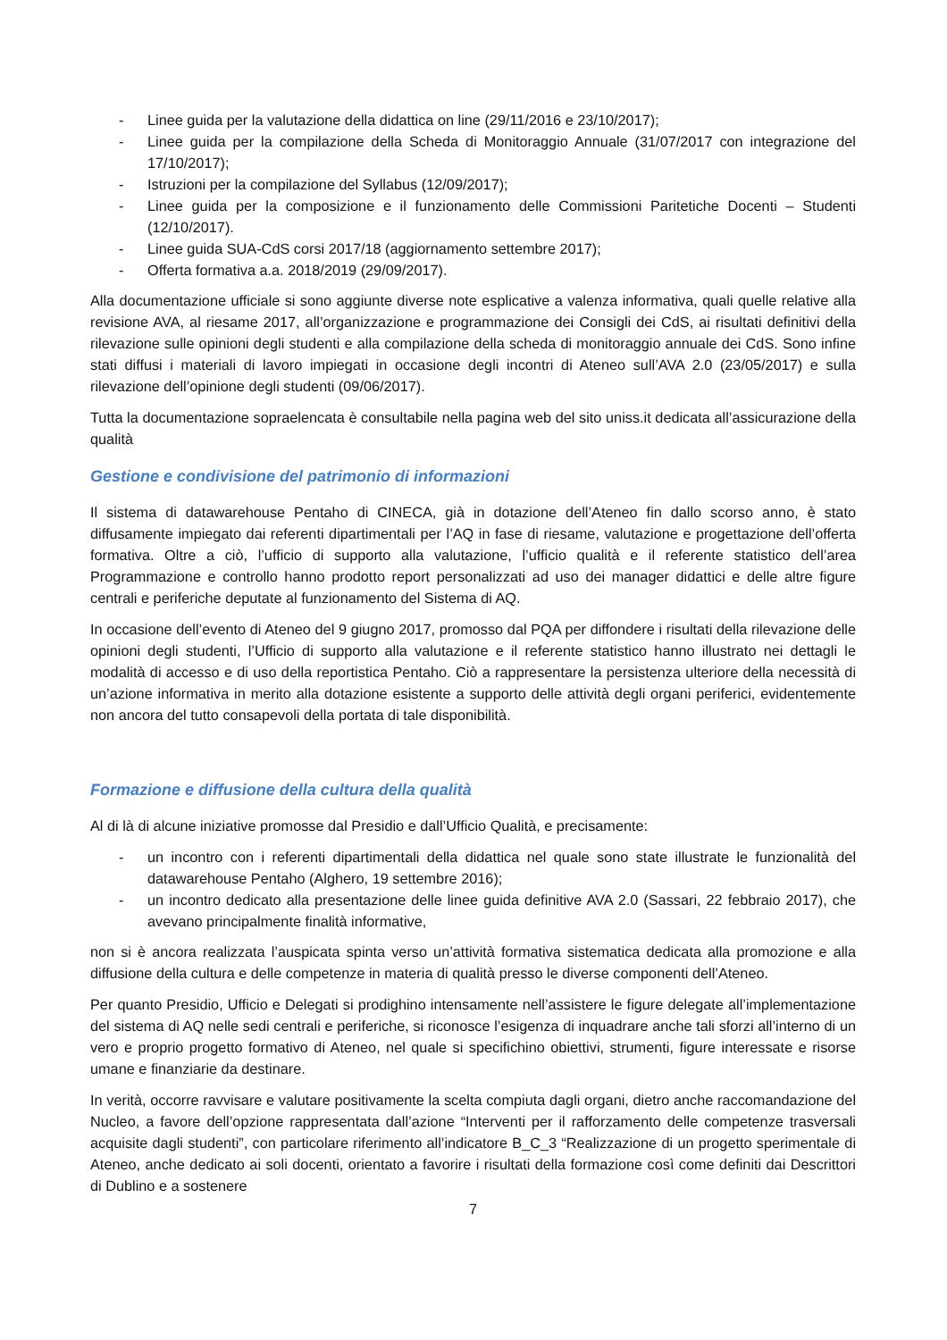- Linee guida per la valutazione della didattica on line (29/11/2016 e 23/10/2017);
- Linee guida per la compilazione della Scheda di Monitoraggio Annuale (31/07/2017 con integrazione del 17/10/2017);
- Istruzioni per la compilazione del Syllabus (12/09/2017);
- Linee guida per la composizione e il funzionamento delle Commissioni Paritetiche Docenti – Studenti (12/10/2017).
- Linee guida SUA-CdS corsi 2017/18 (aggiornamento settembre 2017);
- Offerta formativa a.a. 2018/2019 (29/09/2017).
Alla documentazione ufficiale si sono aggiunte diverse note esplicative a valenza informativa, quali quelle relative alla revisione AVA, al riesame 2017, all’organizzazione e programmazione dei Consigli dei CdS, ai risultati definitivi della rilevazione sulle opinioni degli studenti e alla compilazione della scheda di monitoraggio annuale dei CdS. Sono infine stati diffusi i materiali di lavoro impiegati in occasione degli incontri di Ateneo sull’AVA 2.0 (23/05/2017) e sulla rilevazione dell’opinione degli studenti (09/06/2017).
Tutta la documentazione sopraelencata è consultabile nella pagina web del sito uniss.it dedicata all’assicurazione della qualità
Gestione e condivisione del patrimonio di informazioni
Il sistema di datawarehouse Pentaho di CINECA, già in dotazione dell’Ateneo fin dallo scorso anno, è stato diffusamente impiegato dai referenti dipartimentali per l’AQ in fase di riesame, valutazione e progettazione dell’offerta formativa. Oltre a ciò, l’ufficio di supporto alla valutazione, l’ufficio qualità e il referente statistico dell’area Programmazione e controllo hanno prodotto report personalizzati ad uso dei manager didattici e delle altre figure centrali e periferiche deputate al funzionamento del Sistema di AQ.
In occasione dell’evento di Ateneo del 9 giugno 2017, promosso dal PQA per diffondere i risultati della rilevazione delle opinioni degli studenti, l’Ufficio di supporto alla valutazione e il referente statistico hanno illustrato nei dettagli le modalità di accesso e di uso della reportistica Pentaho. Ciò a rappresentare la persistenza ulteriore della necessità di un’azione informativa in merito alla dotazione esistente a supporto delle attività degli organi periferici, evidentemente non ancora del tutto consapevoli della portata di tale disponibilità.
Formazione e diffusione della cultura della qualità
Al di là di alcune iniziative promosse dal Presidio e dall’Ufficio Qualità, e precisamente:
- un incontro con i referenti dipartimentali della didattica nel quale sono state illustrate le funzionalità del datawarehouse Pentaho (Alghero, 19 settembre 2016);
- un incontro dedicato alla presentazione delle linee guida definitive AVA 2.0 (Sassari, 22 febbraio 2017), che avevano principalmente finalità informative,
non si è ancora realizzata l’auspicata spinta verso un’attività formativa sistematica dedicata alla promozione e alla diffusione della cultura e delle competenze in materia di qualità presso le diverse componenti dell’Ateneo.
Per quanto Presidio, Ufficio e Delegati si prodighino intensamente nell’assistere le figure delegate all’implementazione del sistema di AQ nelle sedi centrali e periferiche, si riconosce l’esigenza di inquadrare anche tali sforzi all’interno di un vero e proprio progetto formativo di Ateneo, nel quale si specifichino obiettivi, strumenti, figure interessate e risorse umane e finanziarie da destinare.
In verità, occorre ravvisare e valutare positivamente la scelta compiuta dagli organi, dietro anche raccomandazione del Nucleo, a favore dell’opzione rappresentata dall’azione “Interventi per il rafforzamento delle competenze trasversali acquisite dagli studenti”, con particolare riferimento all’indicatore B_C_3 “Realizzazione di un progetto sperimentale di Ateneo, anche dedicato ai soli docenti, orientato a favorire i risultati della formazione così come definiti dai Descrittori di Dublino e a sostenere
7